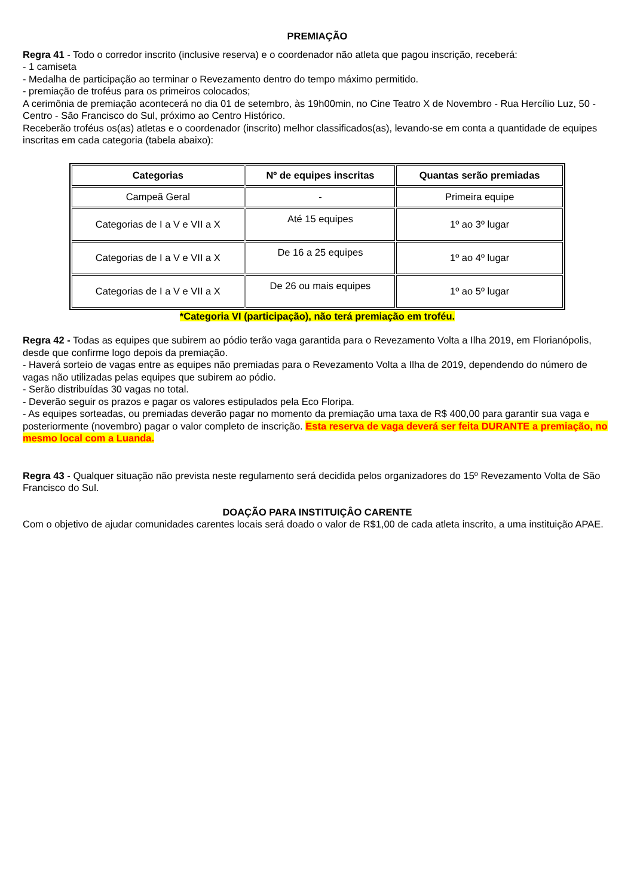PREMIAÇÃO
Regra 41 - Todo o corredor inscrito (inclusive reserva) e o coordenador não atleta que pagou inscrição, receberá:
- 1 camiseta
- Medalha de participação ao terminar o Revezamento dentro do tempo máximo permitido.
- premiação de troféus para os primeiros colocados;
A cerimônia de premiação acontecerá no dia 01 de setembro, às 19h00min, no Cine Teatro X de Novembro - Rua Hercílio Luz, 50 - Centro - São Francisco do Sul, próximo ao Centro Histórico.
Receberão troféus os(as) atletas e o coordenador (inscrito) melhor classificados(as), levando-se em conta a quantidade de equipes inscritas em cada categoria (tabela abaixo):
| Categorias | Nº de equipes inscritas | Quantas serão premiadas |
| --- | --- | --- |
| Campeã Geral | - | Primeira equipe |
| Categorias de I a V e VII a X | Até 15 equipes | 1º ao 3º lugar |
| Categorias de I a V e VII a X | De 16 a 25 equipes | 1º ao 4º lugar |
| Categorias de I a V e VII a X | De 26 ou mais equipes | 1º ao 5º lugar |
*Categoria VI (participação), não terá premiação em troféu.
Regra 42 - Todas as equipes que subirem ao pódio terão vaga garantida para o Revezamento Volta a Ilha 2019, em Florianópolis, desde que confirme logo depois da premiação.
- Haverá sorteio de vagas entre as equipes não premiadas para o Revezamento Volta a Ilha de 2019, dependendo do número de vagas não utilizadas pelas equipes que subirem ao pódio.
- Serão distribuídas 30 vagas no total.
- Deverão seguir os prazos e pagar os valores estipulados pela Eco Floripa.
- As equipes sorteadas, ou premiadas deverão pagar no momento da premiação uma taxa de R$ 400,00 para garantir sua vaga e posteriormente (novembro) pagar o valor completo de inscrição. Esta reserva de vaga deverá ser feita DURANTE a premiação, no mesmo local com a Luanda.
Regra 43 - Qualquer situação não prevista neste regulamento será decidida pelos organizadores do 15º Revezamento Volta de São Francisco do Sul.
DOAÇÃO PARA INSTITUIÇÂO CARENTE
Com o objetivo de ajudar comunidades carentes locais será doado o valor de R$1,00 de cada atleta inscrito, a uma instituição APAE.